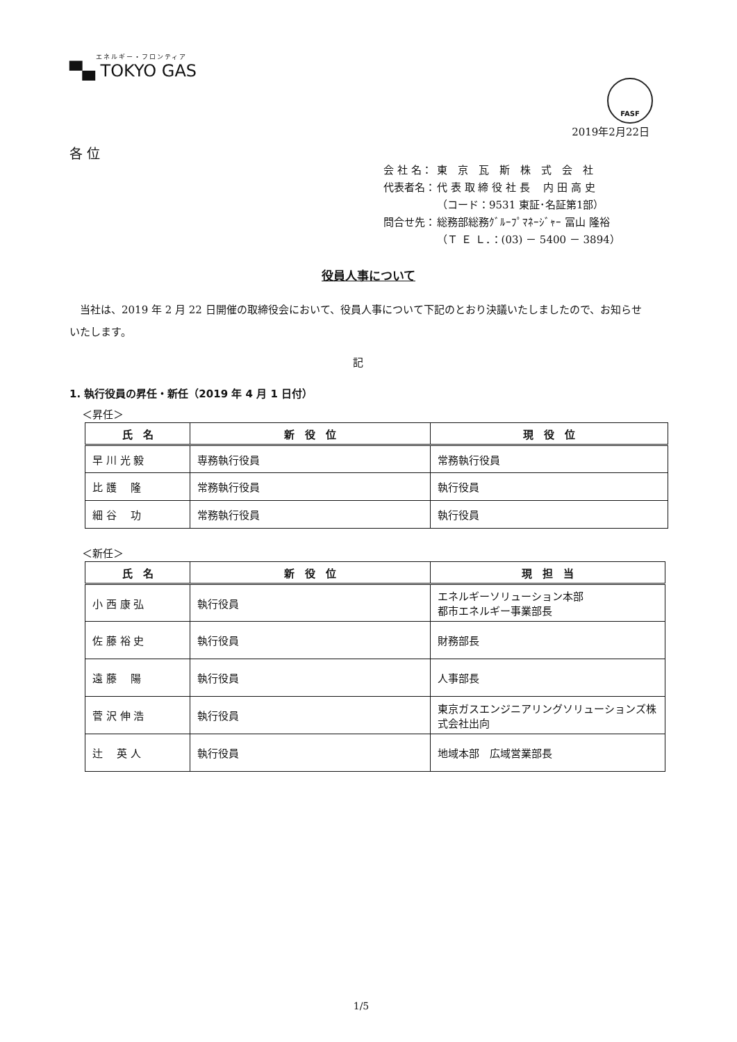エネルギー・フロンティア
▀▄ TOKYO GAS
FASF
2019年2月22日
各 位
| 会 社 名： | 東 京 瓦 斯 株 式 会 社 |
| 代表者名： | 代 表 取 締 役 社 長 内 田 高 史 |
| | （コード：9531 東証･名証第1部） |
| 問合せ先： | 総務部総務ｸﾞﾙｰﾌﾟﾏﾈｰｼﾞｬｰ 冨山 隆裕 |
| | （Ｔ Ｅ Ｌ．：(03) － 5400 － 3894） |
役員人事について
　当社は、2019 年 2 月 22 日開催の取締役会において、役員人事について下記のとおり決議いたしましたので、お知らせいたします。
記
1. 執行役員の昇任・新任（2019 年 4 月 1 日付）
＜昇任＞
| 氏 名 | 新 役 位 | 現 役 位 |
| --- | --- | --- |
| 早 川 光 毅 | 専務執行役員 | 常務執行役員 |
| 比 護 隆 | 常務執行役員 | 執行役員 |
| 細 谷 功 | 常務執行役員 | 執行役員 |
＜新任＞
| 氏 名 | 新 役 位 | 現 担 当 |
| --- | --- | --- |
| 小 西 康 弘 | 執行役員 | エネルギーソリューション本部 都市エネルギー事業部長 |
| 佐 藤 裕 史 | 執行役員 | 財務部長 |
| 遠 藤 陽 | 執行役員 | 人事部長 |
| 菅 沢 伸 浩 | 執行役員 | 東京ガスエンジニアリングソリューションズ株式会社出向 |
| 辻 英 人 | 執行役員 | 地域本部 広域営業部長 |
1/5